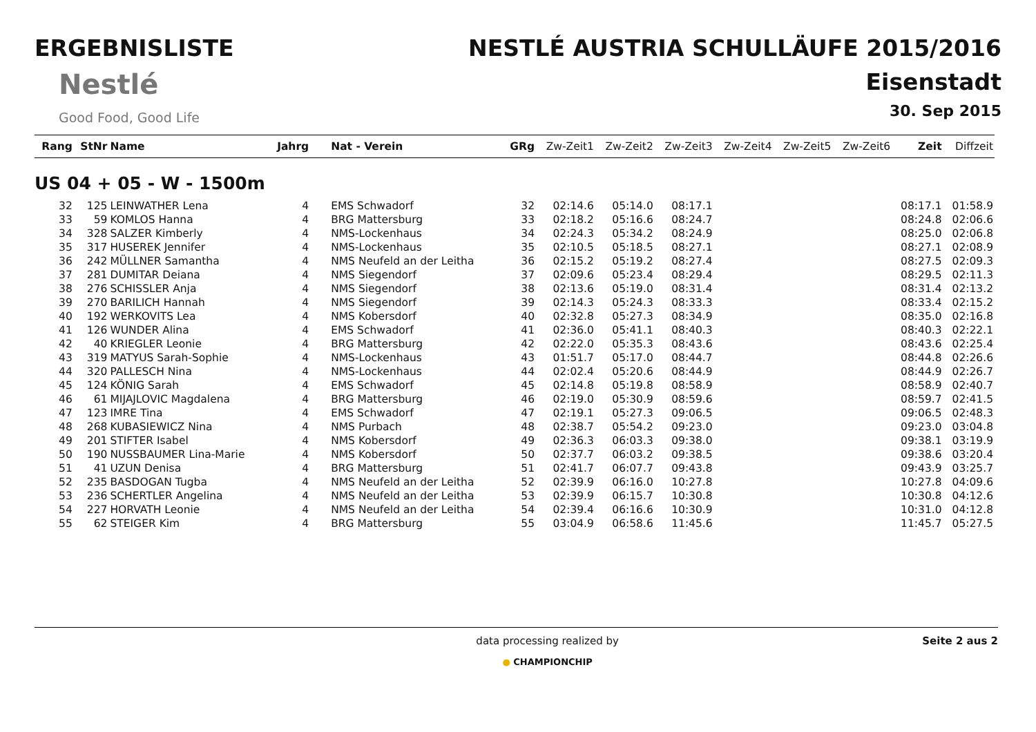ERGEBNISLISTE
Nestlé
Good Food, Good Life
NESTLÉ AUSTRIA SCHULLÄUFE 2015/2016
Eisenstadt
30. Sep 2015
| Rang | StNr | Name | Jahrg | Nat - Verein | GRg | Zw-Zeit1 | Zw-Zeit2 | Zw-Zeit3 | Zw-Zeit4 | Zw-Zeit5 | Zw-Zeit6 | Zeit | Diffzeit |
| --- | --- | --- | --- | --- | --- | --- | --- | --- | --- | --- | --- | --- | --- |
| US 04 + 05 - W - 1500m | | | | | | | | | | | | | |
| 32 | 125 | LEINWATHER Lena | 4 | EMS Schwadorf | 32 | 02:14.6 | 05:14.0 | 08:17.1 | | | | 08:17.1 | 01:58.9 |
| 33 | 59 | KOMLOS Hanna | 4 | BRG Mattersburg | 33 | 02:18.2 | 05:16.6 | 08:24.7 | | | | 08:24.8 | 02:06.6 |
| 34 | 328 | SALZER Kimberly | 4 | NMS-Lockenhaus | 34 | 02:24.3 | 05:34.2 | 08:24.9 | | | | 08:25.0 | 02:06.8 |
| 35 | 317 | HUSEREK Jennifer | 4 | NMS-Lockenhaus | 35 | 02:10.5 | 05:18.5 | 08:27.1 | | | | 08:27.1 | 02:08.9 |
| 36 | 242 | MÜLLNER Samantha | 4 | NMS Neufeld an der Leitha | 36 | 02:15.2 | 05:19.2 | 08:27.4 | | | | 08:27.5 | 02:09.3 |
| 37 | 281 | DUMITAR Deiana | 4 | NMS Siegendorf | 37 | 02:09.6 | 05:23.4 | 08:29.4 | | | | 08:29.5 | 02:11.3 |
| 38 | 276 | SCHISSLER Anja | 4 | NMS Siegendorf | 38 | 02:13.6 | 05:19.0 | 08:31.4 | | | | 08:31.4 | 02:13.2 |
| 39 | 270 | BARILICH Hannah | 4 | NMS Siegendorf | 39 | 02:14.3 | 05:24.3 | 08:33.3 | | | | 08:33.4 | 02:15.2 |
| 40 | 192 | WERKOVITS Lea | 4 | NMS Kobersdorf | 40 | 02:32.8 | 05:27.3 | 08:34.9 | | | | 08:35.0 | 02:16.8 |
| 41 | 126 | WUNDER Alina | 4 | EMS Schwadorf | 41 | 02:36.0 | 05:41.1 | 08:40.3 | | | | 08:40.3 | 02:22.1 |
| 42 | 40 | KRIEGLER Leonie | 4 | BRG Mattersburg | 42 | 02:22.0 | 05:35.3 | 08:43.6 | | | | 08:43.6 | 02:25.4 |
| 43 | 319 | MATYUS Sarah-Sophie | 4 | NMS-Lockenhaus | 43 | 01:51.7 | 05:17.0 | 08:44.7 | | | | 08:44.8 | 02:26.6 |
| 44 | 320 | PALLESCH Nina | 4 | NMS-Lockenhaus | 44 | 02:02.4 | 05:20.6 | 08:44.9 | | | | 08:44.9 | 02:26.7 |
| 45 | 124 | KÖNIG Sarah | 4 | EMS Schwadorf | 45 | 02:14.8 | 05:19.8 | 08:58.9 | | | | 08:58.9 | 02:40.7 |
| 46 | 61 | MIJAJLOVIC Magdalena | 4 | BRG Mattersburg | 46 | 02:19.0 | 05:30.9 | 08:59.6 | | | | 08:59.7 | 02:41.5 |
| 47 | 123 | IMRE Tina | 4 | EMS Schwadorf | 47 | 02:19.1 | 05:27.3 | 09:06.5 | | | | 09:06.5 | 02:48.3 |
| 48 | 268 | KUBASIEWICZ Nina | 4 | NMS Purbach | 48 | 02:38.7 | 05:54.2 | 09:23.0 | | | | 09:23.0 | 03:04.8 |
| 49 | 201 | STIFTER Isabel | 4 | NMS Kobersdorf | 49 | 02:36.3 | 06:03.3 | 09:38.0 | | | | 09:38.1 | 03:19.9 |
| 50 | 190 | NUSSBAUMER Lina-Marie | 4 | NMS Kobersdorf | 50 | 02:37.7 | 06:03.2 | 09:38.5 | | | | 09:38.6 | 03:20.4 |
| 51 | 41 | UZUN Denisa | 4 | BRG Mattersburg | 51 | 02:41.7 | 06:07.7 | 09:43.8 | | | | 09:43.9 | 03:25.7 |
| 52 | 235 | BASDOGAN Tugba | 4 | NMS Neufeld an der Leitha | 52 | 02:39.9 | 06:16.0 | 10:27.8 | | | | 10:27.8 | 04:09.6 |
| 53 | 236 | SCHERTLER Angelina | 4 | NMS Neufeld an der Leitha | 53 | 02:39.9 | 06:15.7 | 10:30.8 | | | | 10:30.8 | 04:12.6 |
| 54 | 227 | HORVATH Leonie | 4 | NMS Neufeld an der Leitha | 54 | 02:39.4 | 06:16.6 | 10:30.9 | | | | 10:31.0 | 04:12.8 |
| 55 | 62 | STEIGER Kim | 4 | BRG Mattersburg | 55 | 03:04.9 | 06:58.6 | 11:45.6 | | | | 11:45.7 | 05:27.5 |
data processing realized by
● CHAMPIONCHIP
Seite 2 aus 2